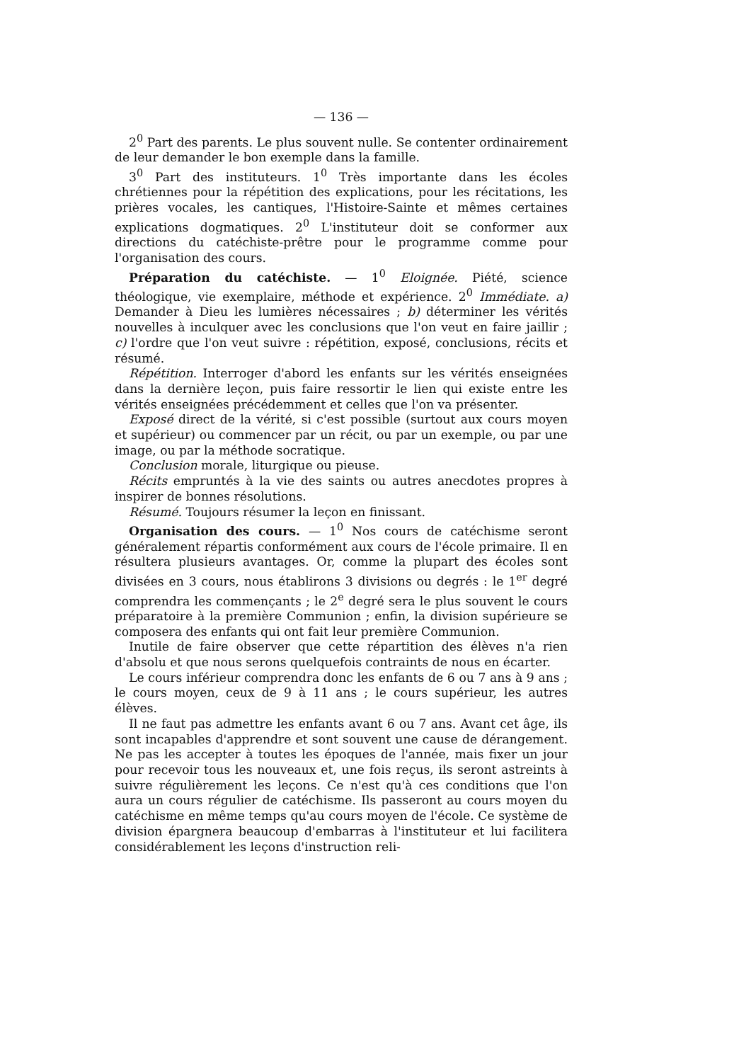— 136 —
2<sup>0</sup> Part des parents. Le plus souvent nulle. Se contenter ordinairement de leur demander le bon exemple dans la famille.
3<sup>0</sup> Part des instituteurs. 1<sup>0</sup> Très importante dans les écoles chrétiennes pour la répétition des explications, pour les récitations, les prières vocales, les cantiques, l'Histoire-Sainte et mêmes certaines explications dogmatiques. 2<sup>0</sup> L'instituteur doit se conformer aux directions du catéchiste-prêtre pour le programme comme pour l'organisation des cours.
Préparation du catéchiste. — 1<sup>0</sup> Eloignée. Piété, science théologique, vie exemplaire, méthode et expérience. 2<sup>0</sup> Immédiate. a) Demander à Dieu les lumières nécessaires ; b) déterminer les vérités nouvelles à inculquer avec les conclusions que l'on veut en faire jaillir ; c) l'ordre que l'on veut suivre : répétition, exposé, conclusions, récits et résumé.
Répétition. Interroger d'abord les enfants sur les vérités enseignées dans la dernière leçon, puis faire ressortir le lien qui existe entre les vérités enseignées précédemment et celles que l'on va présenter.
Exposé direct de la vérité, si c'est possible (surtout aux cours moyen et supérieur) ou commencer par un récit, ou par un exemple, ou par une image, ou par la méthode socratique.
Conclusion morale, liturgique ou pieuse.
Récits empruntés à la vie des saints ou autres anecdotes propres à inspirer de bonnes résolutions.
Résumé. Toujours résumer la leçon en finissant.
Organisation des cours. — 1<sup>0</sup> Nos cours de catéchisme seront généralement répartis conformément aux cours de l'école primaire. Il en résultera plusieurs avantages. Or, comme la plupart des écoles sont divisées en 3 cours, nous établirons 3 divisions ou degrés : le 1<sup>er</sup> degré comprendra les commençants ; le 2<sup>e</sup> degré sera le plus souvent le cours préparatoire à la première Communion ; enfin, la division supérieure se composera des enfants qui ont fait leur première Communion.
Inutile de faire observer que cette répartition des élèves n'a rien d'absolu et que nous serons quelquefois contraints de nous en écarter.
Le cours inférieur comprendra donc les enfants de 6 ou 7 ans à 9 ans ; le cours moyen, ceux de 9 à 11 ans ; le cours supérieur, les autres élèves.
Il ne faut pas admettre les enfants avant 6 ou 7 ans. Avant cet âge, ils sont incapables d'apprendre et sont souvent une cause de dérangement. Ne pas les accepter à toutes les époques de l'année, mais fixer un jour pour recevoir tous les nouveaux et, une fois reçus, ils seront astreints à suivre régulièrement les leçons. Ce n'est qu'à ces conditions que l'on aura un cours régulier de catéchisme. Ils passeront au cours moyen du catéchisme en même temps qu'au cours moyen de l'école. Ce système de division épargnera beaucoup d'embarras à l'instituteur et lui facilitera considérablement les leçons d'instruction reli-